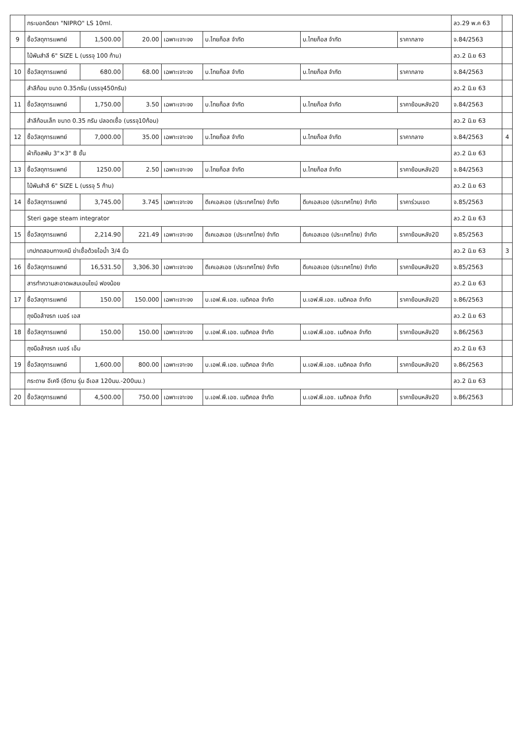| | กระบอกฉีดยา "NIPRO" LS 10ml. | | | | | | | ลว.29 พ.ค 63 | |
| 9 | ซื้อวัสดุการแพทย์ | 1,500.00 | 20.00 | เฉพาะเจาะจง | บ.ไทยก็อส จำกัด | บ.ไทยก็อส จำกัด | ราคากลาง | จ.84/2563 | |
| | ไม้พันสำลี 6" SIZE L (บรรจุ 100 ก้าน) | | | | | | | ลว.2 มิ.ย 63 | |
| 10 | ซื้อวัสดุการแพทย์ | 680.00 | 68.00 | เฉพาะเจาะจง | บ.ไทยก็อส จำกัด | บ.ไทยก็อส จำกัด | ราคากลาง | จ.84/2563 | |
| | สำลีก้อน ขนาด 0.35กรัม (บรรจุ450กรัม) | | | | | | | ลว.2 มิ.ย 63 | |
| 11 | ซื้อวัสดุการแพทย์ | 1,750.00 | 3.50 | เฉพาะเจาะจง | บ.ไทยก็อส จำกัด | บ.ไทยก็อส จำกัด | ราคาย้อนหลัง2ปี | จ.84/2563 | |
| | สำลีก้อนเล็ก ขนาด 0.35 กรัม ปลอดเชื้อ (บรรจุ10ก้อน) | | | | | | | ลว.2 มิ.ย 63 | |
| 12 | ซื้อวัสดุการแพทย์ | 7,000.00 | 35.00 | เฉพาะเจาะจง | บ.ไทยก็อส จำกัด | บ.ไทยก็อส จำกัด | ราคากลาง | จ.84/2563 | 4 |
| | ผ้าก๊อสพับ 3"×3" 8 ชั้น | | | | | | | ลว.2 มิ.ย 63 | |
| 13 | ซื้อวัสดุการแพทย์ | 1250.00 | 2.50 | เฉพาะเจาะจง | บ.ไทยก็อส จำกัด | บ.ไทยก็อส จำกัด | ราคาย้อนหลัง2ปี | จ.84/2563 | |
| | ไม้พันสำลี 6" SIZE L (บรรจุ 5 ก้าน) | | | | | | | ลว.2 มิ.ย 63 | |
| 14 | ซื้อวัสดุการแพทย์ | 3,745.00 | 3.745 | เฉพาะเจาะจง | ดีเคเอสเอช (ประเทศไทย) จำกัด | ดีเคเอสเอช (ประเทศไทย) จำกัด | ราคาร่วมเขต | จ.85/2563 | |
| | Steri gage steam integrator | | | | | | | ลว.2 มิ.ย 63 | |
| 15 | ซื้อวัสดุการแพทย์ | 2,214.90 | 221.49 | เฉพาะเจาะจง | ดีเคเอสเอช (ประเทศไทย) จำกัด | ดีเคเอสเอช (ประเทศไทย) จำกัด | ราคาย้อนหลัง2ปี | จ.85/2563 | |
| | เทปทดสอบทางเคมี ฆ่าเชื้อด้วยไอน้ำ 3/4 นิ้ว | | | | | | | ลว.2 มิ.ย 63 | 3 |
| 16 | ซื้อวัสดุการแพทย์ | 16,531.50 | 3,306.30 | เฉพาะเจาะจง | ดีเคเอสเอช (ประเทศไทย) จำกัด | ดีเคเอสเอช (ประเทศไทย) จำกัด | ราคาย้อนหลัง2ปี | จ.85/2563 | |
| | สารทำความสะอาดผสมเอนไซม์ ฟองน้อย | | | | | | | ลว.2 มิ.ย 63 | |
| 17 | ซื้อวัสดุการแพทย์ | 150.00 | 150.000 | เฉพาะเจาะจง | บ.เอฟ.พี.เอช. เมดิคอล จำกัด | บ.เอฟ.พี.เอช. เมดิคอล จำกัด | ราคาย้อนหลัง2ปี | จ.86/2563 | |
| | ถุงมือล้างรก เบอร์ เอส | | | | | | | ลว.2 มิ.ย 63 | |
| 18 | ซื้อวัสดุการแพทย์ | 150.00 | 150.00 | เฉพาะเจาะจง | บ.เอฟ.พี.เอช. เมดิคอล จำกัด | บ.เอฟ.พี.เอช. เมดิคอล จำกัด | ราคาย้อนหลัง2ปี | จ.86/2563 | |
| | ถุงมือล้างรก เบอร์ เอ็ม | | | | | | | ลว.2 มิ.ย 63 | |
| 19 | ซื้อวัสดุการแพทย์ | 1,600.00 | 800.00 | เฉพาะเจาะจง | บ.เอฟ.พี.เอช. เมดิคอล จำกัด | บ.เอฟ.พี.เอช. เมดิคอล จำกัด | ราคาย้อนหลัง2ปี | จ.86/2563 | |
| | กระดาษ อีเคจี (อีดาน รุ่น อีเอส 120มม.-200มม.) | | | | | | | ลว.2 มิ.ย 63 | |
| 20 | ซื้อวัสดุการแพทย์ | 4,500.00 | 750.00 | เฉพาะเจาะจง | บ.เอฟ.พี.เอช. เมดิคอล จำกัด | บ.เอฟ.พี.เอช. เมดิคอล จำกัด | ราคาย้อนหลัง2ปี | จ.86/2563 | |